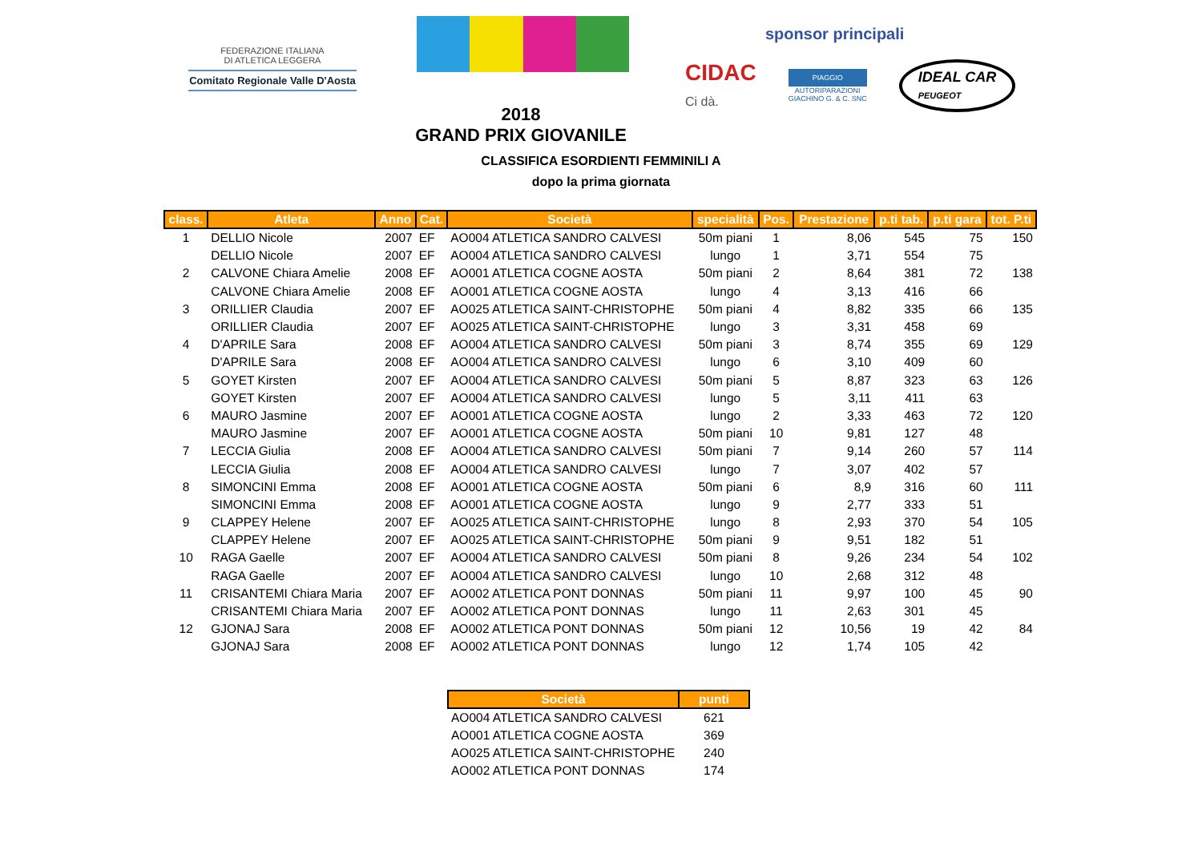FEDERAZIONE ITALIANA
DI ATLETICA LEGGERA
Comitato Regionale Valle D'Aosta
2018
GRAND PRIX GIOVANILE
sponsor principali
CIDAC
Ci dà.
PIAGGIO
AUTORIPARAZIONI
GIACHINO G. & C. SNC
IDEAL CAR
PEUGEOT
CLASSIFICA ESORDIENTI FEMMINILI A
dopo la prima giornata
| class. | Atleta | Anno | Cat. | Società | specialità | Pos. | Prestazione | p.ti tab. | p.ti gara | tot. P.ti |
| --- | --- | --- | --- | --- | --- | --- | --- | --- | --- | --- |
| 1 | DELLIO Nicole | 2007 | EF | AO004 ATLETICA SANDRO CALVESI | 50m piani | 1 | 8,06 | 545 | 75 | 150 |
| | DELLIO Nicole | 2007 | EF | AO004 ATLETICA SANDRO CALVESI | lungo | 1 | 3,71 | 554 | 75 | |
| 2 | CALVONE Chiara Amelie | 2008 | EF | AO001 ATLETICA COGNE AOSTA | 50m piani | 2 | 8,64 | 381 | 72 | 138 |
| | CALVONE Chiara Amelie | 2008 | EF | AO001 ATLETICA COGNE AOSTA | lungo | 4 | 3,13 | 416 | 66 | |
| 3 | ORILLIER Claudia | 2007 | EF | AO025 ATLETICA SAINT-CHRISTOPHE | 50m piani | 4 | 8,82 | 335 | 66 | 135 |
| | ORILLIER Claudia | 2007 | EF | AO025 ATLETICA SAINT-CHRISTOPHE | lungo | 3 | 3,31 | 458 | 69 | |
| 4 | D'APRILE Sara | 2008 | EF | AO004 ATLETICA SANDRO CALVESI | 50m piani | 3 | 8,74 | 355 | 69 | 129 |
| | D'APRILE Sara | 2008 | EF | AO004 ATLETICA SANDRO CALVESI | lungo | 6 | 3,10 | 409 | 60 | |
| 5 | GOYET Kirsten | 2007 | EF | AO004 ATLETICA SANDRO CALVESI | 50m piani | 5 | 8,87 | 323 | 63 | 126 |
| | GOYET Kirsten | 2007 | EF | AO004 ATLETICA SANDRO CALVESI | lungo | 5 | 3,11 | 411 | 63 | |
| 6 | MAURO Jasmine | 2007 | EF | AO001 ATLETICA COGNE AOSTA | lungo | 2 | 3,33 | 463 | 72 | 120 |
| | MAURO Jasmine | 2007 | EF | AO001 ATLETICA COGNE AOSTA | 50m piani | 10 | 9,81 | 127 | 48 | |
| 7 | LECCIA Giulia | 2008 | EF | AO004 ATLETICA SANDRO CALVESI | 50m piani | 7 | 9,14 | 260 | 57 | 114 |
| | LECCIA Giulia | 2008 | EF | AO004 ATLETICA SANDRO CALVESI | lungo | 7 | 3,07 | 402 | 57 | |
| 8 | SIMONCINI Emma | 2008 | EF | AO001 ATLETICA COGNE AOSTA | 50m piani | 6 | 8,9 | 316 | 60 | 111 |
| | SIMONCINI Emma | 2008 | EF | AO001 ATLETICA COGNE AOSTA | lungo | 9 | 2,77 | 333 | 51 | |
| 9 | CLAPPEY Helene | 2007 | EF | AO025 ATLETICA SAINT-CHRISTOPHE | lungo | 8 | 2,93 | 370 | 54 | 105 |
| | CLAPPEY Helene | 2007 | EF | AO025 ATLETICA SAINT-CHRISTOPHE | 50m piani | 9 | 9,51 | 182 | 51 | |
| 10 | RAGA Gaelle | 2007 | EF | AO004 ATLETICA SANDRO CALVESI | 50m piani | 8 | 9,26 | 234 | 54 | 102 |
| | RAGA Gaelle | 2007 | EF | AO004 ATLETICA SANDRO CALVESI | lungo | 10 | 2,68 | 312 | 48 | |
| 11 | CRISANTEMI Chiara Maria | 2007 | EF | AO002 ATLETICA PONT DONNAS | 50m piani | 11 | 9,97 | 100 | 45 | 90 |
| | CRISANTEMI Chiara Maria | 2007 | EF | AO002 ATLETICA PONT DONNAS | lungo | 11 | 2,63 | 301 | 45 | |
| 12 | GJONAJ Sara | 2008 | EF | AO002 ATLETICA PONT DONNAS | 50m piani | 12 | 10,56 | 19 | 42 | 84 |
| | GJONAJ Sara | 2008 | EF | AO002 ATLETICA PONT DONNAS | lungo | 12 | 1,74 | 105 | 42 | |
| Società | punti |
| --- | --- |
| AO004 ATLETICA SANDRO CALVESI | 621 |
| AO001 ATLETICA COGNE AOSTA | 369 |
| AO025 ATLETICA SAINT-CHRISTOPHE | 240 |
| AO002 ATLETICA PONT DONNAS | 174 |